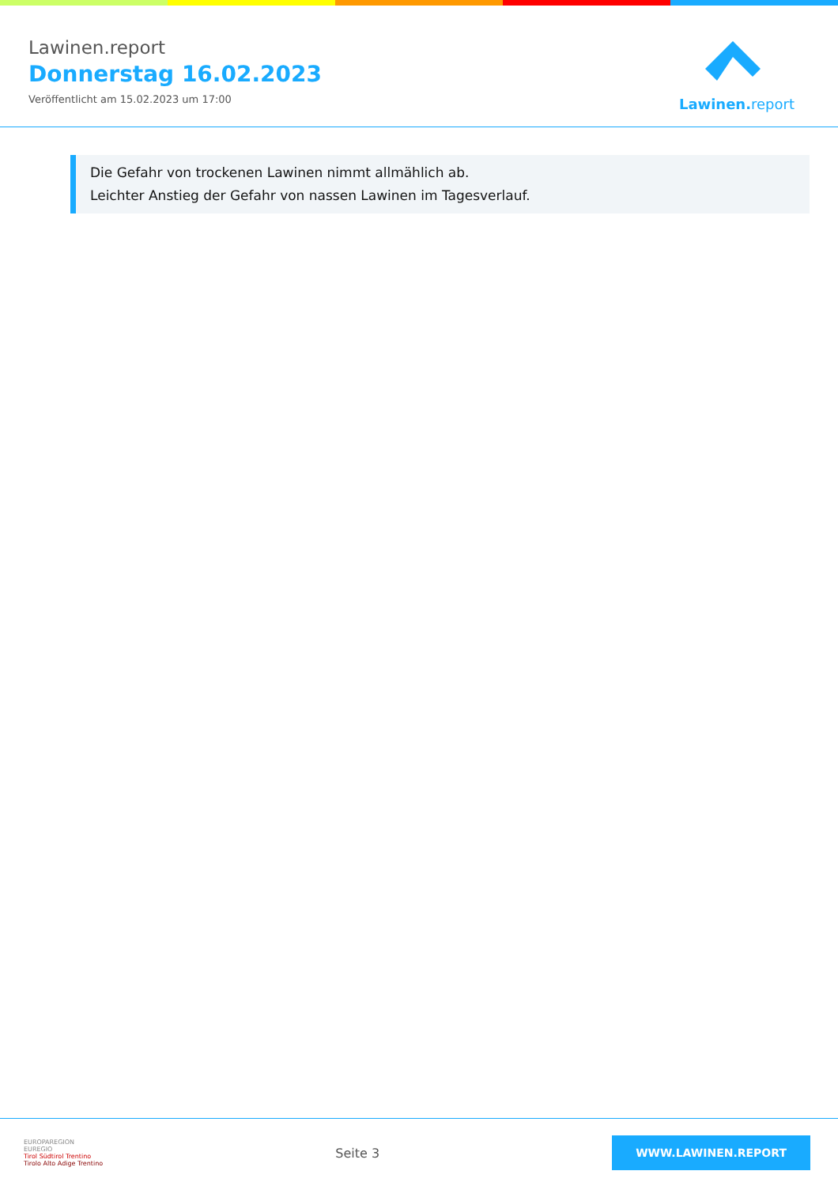Lawinen.report
Donnerstag 16.02.2023
Veröffentlicht am 15.02.2023 um 17:00
Lawinen. report
Die Gefahr von trockenen Lawinen nimmt allmählich ab.
Leichter Anstieg der Gefahr von nassen Lawinen im Tagesverlauf.
EUROPAREGION
EUREGIO
Tirol Südtirol Trentino
Tirolo Alto Adige Trentino
Seite 3
WWW.LAWINEN.REPORT